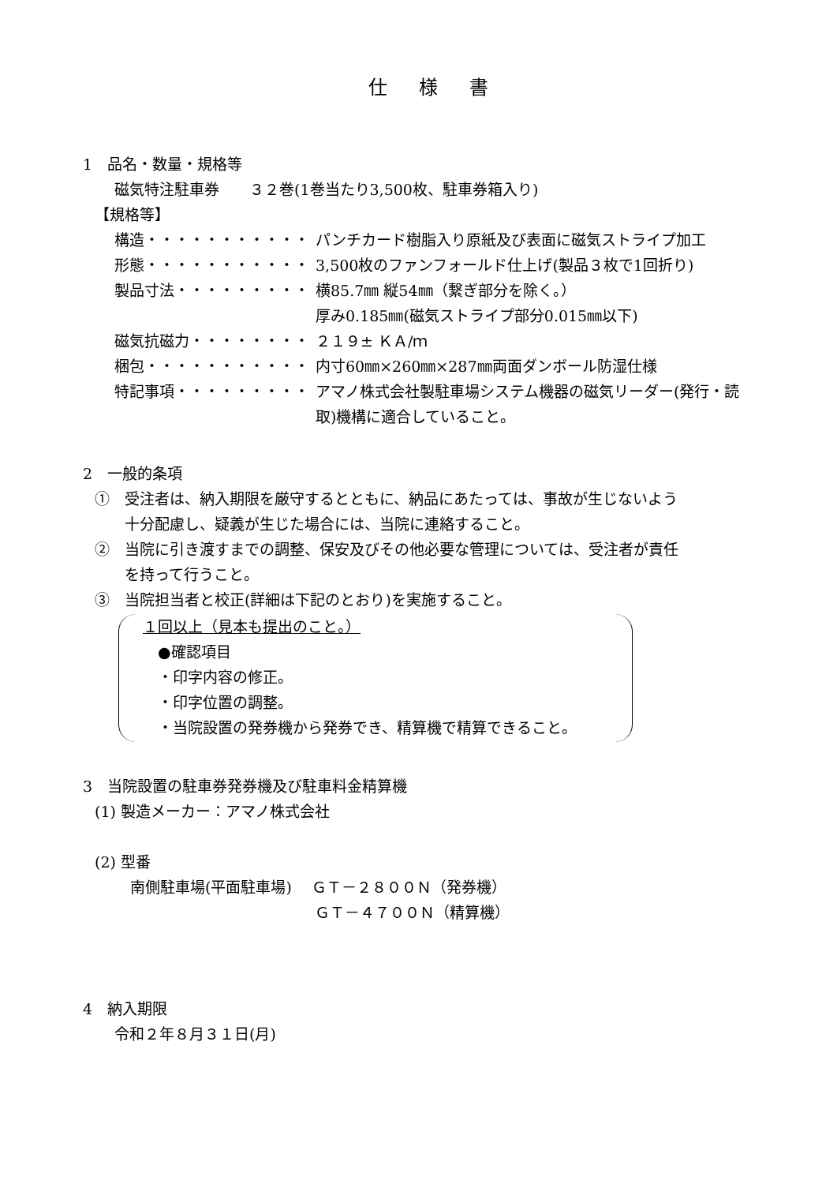仕様書
1　品名・数量・規格等
磁気特注駐車券　　３２巻(1巻当たり3,500枚、駐車券箱入り)
【規格等】
構造・・・・・・・・・・・ パンチカード樹脂入り原紙及び表面に磁気ストライプ加工
形態・・・・・・・・・・・ 3,500枚のファンフォールド仕上げ(製品３枚で1回折り)
製品寸法・・・・・・・・・ 横85.7㎜ 縦54㎜（繋ぎ部分を除く。）
厚み0.185㎜(磁気ストライプ部分0.015㎜以下)
磁気抗磁力・・・・・・・・ ２１９± ＫＡ/ｍ
梱包・・・・・・・・・・・ 内寸60㎜×260㎜×287㎜両面ダンボール防湿仕様
特記事項・・・・・・・・・ アマノ株式会社製駐車場システム機器の磁気リーダー(発行・読取)機構に適合していること。
2　一般的条項
①　受注者は、納入期限を厳守するとともに、納品にあたっては、事故が生じないよう
　　十分配慮し、疑義が生じた場合には、当院に連絡すること。
②　当院に引き渡すまでの調整、保安及びその他必要な管理については、受注者が責任
　　を持って行うこと。
③　当院担当者と校正(詳細は下記のとおり)を実施すること。
１回以上（見本も提出のこと。）
　●確認項目
　・印字内容の修正。
　・印字位置の調整。
　・当院設置の発券機から発券でき、精算機で精算できること。
3　当院設置の駐車券発券機及び駐車料金精算機
(1) 製造メーカー：アマノ株式会社
(2) 型番
南側駐車場(平面駐車場)　 ＧＴ－２８００Ｎ（発券機）
　　　　　　　　　　　　 ＧＴ－４７００Ｎ（精算機）
4　納入期限
令和２年８月３１日(月)